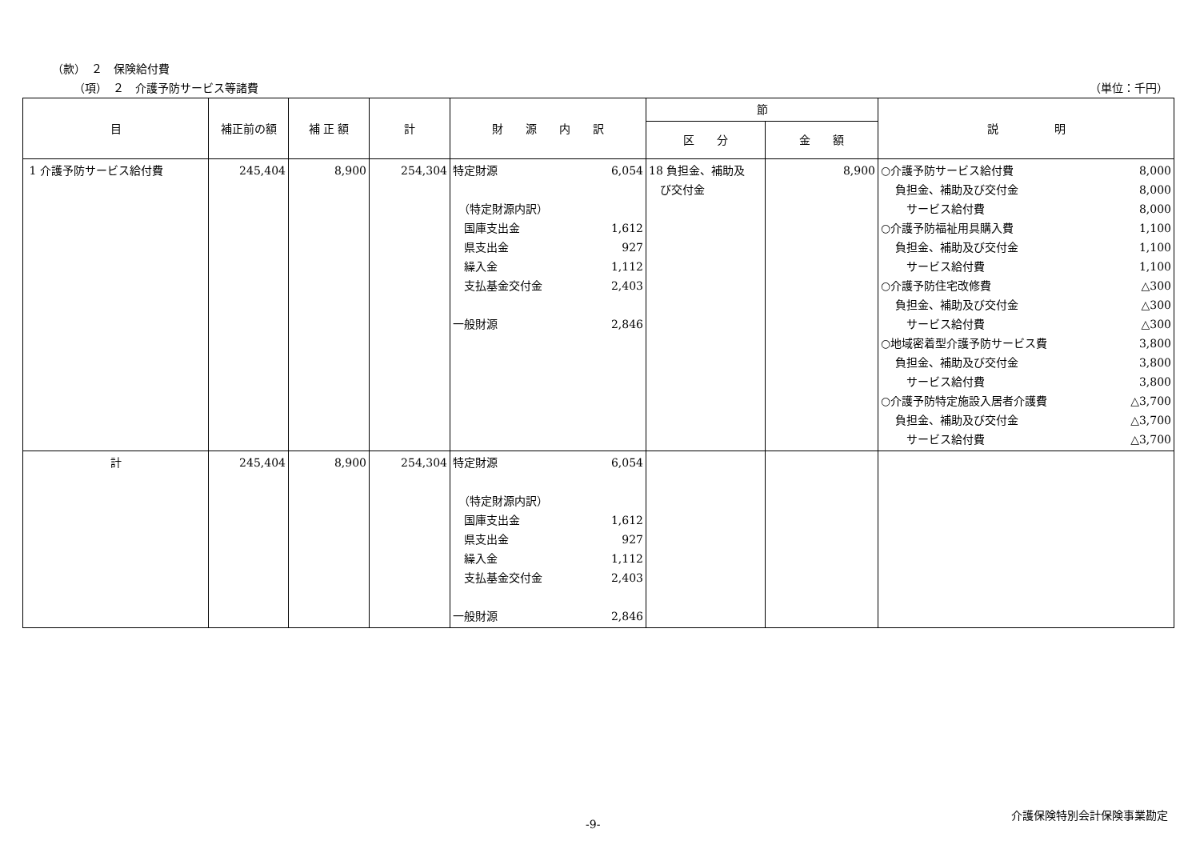（款）　２　保険給付費
（項）　２　介護予防サービス等諸費 （単位：千円）
| 目 | 補正前の額 | 補 正 額 | 計 | 財 源 内 訳 | 節 | | 説 明 |
| --- | --- | --- | --- | --- | --- | --- | --- |
| | | | | | 区 分 | 金 額 | |
| 1 介護予防サービス給付費 | 245,404 | 8,900 | 254,304 | 特定財源 6,054 （特定財源内訳） 国庫支出金 1,612 県支出金 927 繰入金 1,112 支払基金交付金 2,403 一般財源 2,846 | 18 負担金、補助及 び交付金 | 8,900 | ○介護予防サービス給付費 8,000 負担金、補助及び交付金 8,000 サービス給付費 8,000 ○介護予防福祉用具購入費 1,100 負担金、補助及び交付金 1,100 サービス給付費 1,100 ○介護予防住宅改修費 △300 負担金、補助及び交付金 △300 サービス給付費 △300 ○地域密着型介護予防サービス費 3,800 負担金、補助及び交付金 3,800 サービス給付費 3,800 ○介護予防特定施設入居者介護費 △3,700 負担金、補助及び交付金 △3,700 サービス給付費 △3,700 |
| 計 | 245,404 | 8,900 | 254,304 | 特定財源 6,054 （特定財源内訳） 国庫支出金 1,612 県支出金 927 繰入金 1,112 支払基金交付金 2,403 一般財源 2,846 | | | |
介護保険特別会計保険事業勘定
-9-